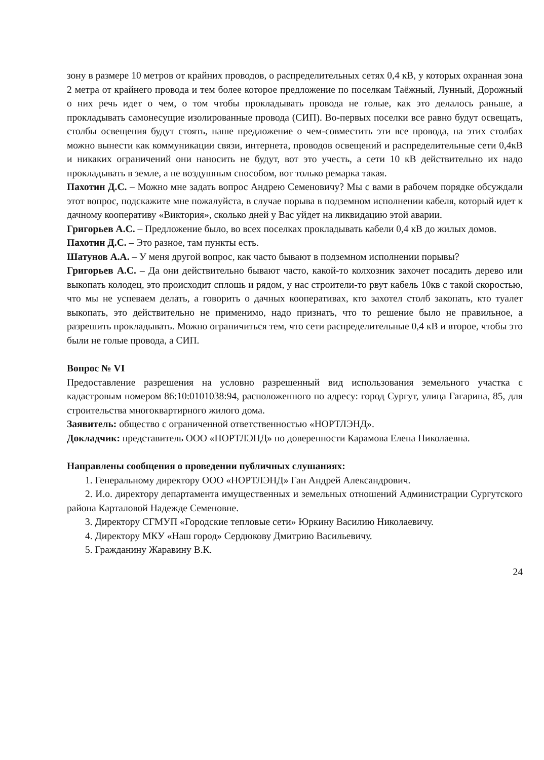зону в размере 10 метров от крайних проводов, о распределительных сетях 0,4 кВ, у которых охранная зона 2 метра от крайнего провода и тем более которое предложение по поселкам Таёжный, Лунный, Дорожный о них речь идет о чем, о том чтобы прокладывать провода не голые, как это делалось раньше, а прокладывать самонесущие изолированные провода (СИП). Во-первых поселки все равно будут освещать, столбы освещения будут стоять, наше предложение о чем-совместить эти все провода, на этих столбах можно вынести как коммуникации связи, интернета, проводов освещений и распределительные сети 0,4кВ и никаких ограничений они наносить не будут, вот это учесть, а сети 10 кВ действительно их надо прокладывать в земле, а не воздушным способом, вот только ремарка такая.
Пахотин Д.С. – Можно мне задать вопрос Андрею Семеновичу? Мы с вами в рабочем порядке обсуждали этот вопрос, подскажите мне пожалуйста, в случае порыва в подземном исполнении кабеля, который идет к дачному кооперативу «Виктория», сколько дней у Вас уйдет на ликвидацию этой аварии.
Григорьев А.С. – Предложение было, во всех поселках прокладывать кабели 0,4 кВ до жилых домов.
Пахотин Д.С. – Это разное, там пункты есть.
Шатунов А.А. – У меня другой вопрос, как часто бывают в подземном исполнении порывы?
Григорьев А.С. – Да они действительно бывают часто, какой-то колхозник захочет посадить дерево или выкопать колодец, это происходит сплошь и рядом, у нас строители-то рвут кабель 10кв с такой скоростью, что мы не успеваем делать, а говорить о дачных кооперативах, кто захотел столб закопать, кто туалет выкопать, это действительно не применимо, надо признать, что то решение было не правильное, а разрешить прокладывать. Можно ограничиться тем, что сети распределительные 0,4 кВ и второе, чтобы это были не голые провода, а СИП.
Вопрос № VI
Предоставление разрешения на условно разрешенный вид использования земельного участка с кадастровым номером 86:10:0101038:94, расположенного по адресу: город Сургут, улица Гагарина, 85, для строительства многоквартирного жилого дома.
Заявитель: общество с ограниченной ответственностью «НОРТЛЭНД».
Докладчик: представитель ООО «НОРТЛЭНД» по доверенности Карамова Елена Николаевна.
Направлены сообщения о проведении публичных слушаниях:
1. Генеральному директору ООО «НОРТЛЭНД» Ган Андрей Александрович.
2. И.о. директору департамента имущественных и земельных отношений Администрации Сургутского района Карталовой Надежде Семеновне.
3. Директору СГМУП «Городские тепловые сети» Юркину Василию Николаевичу.
4. Директору МКУ «Наш город» Сердюкову Дмитрию Васильевичу.
5. Гражданину Жаравину В.К.
24